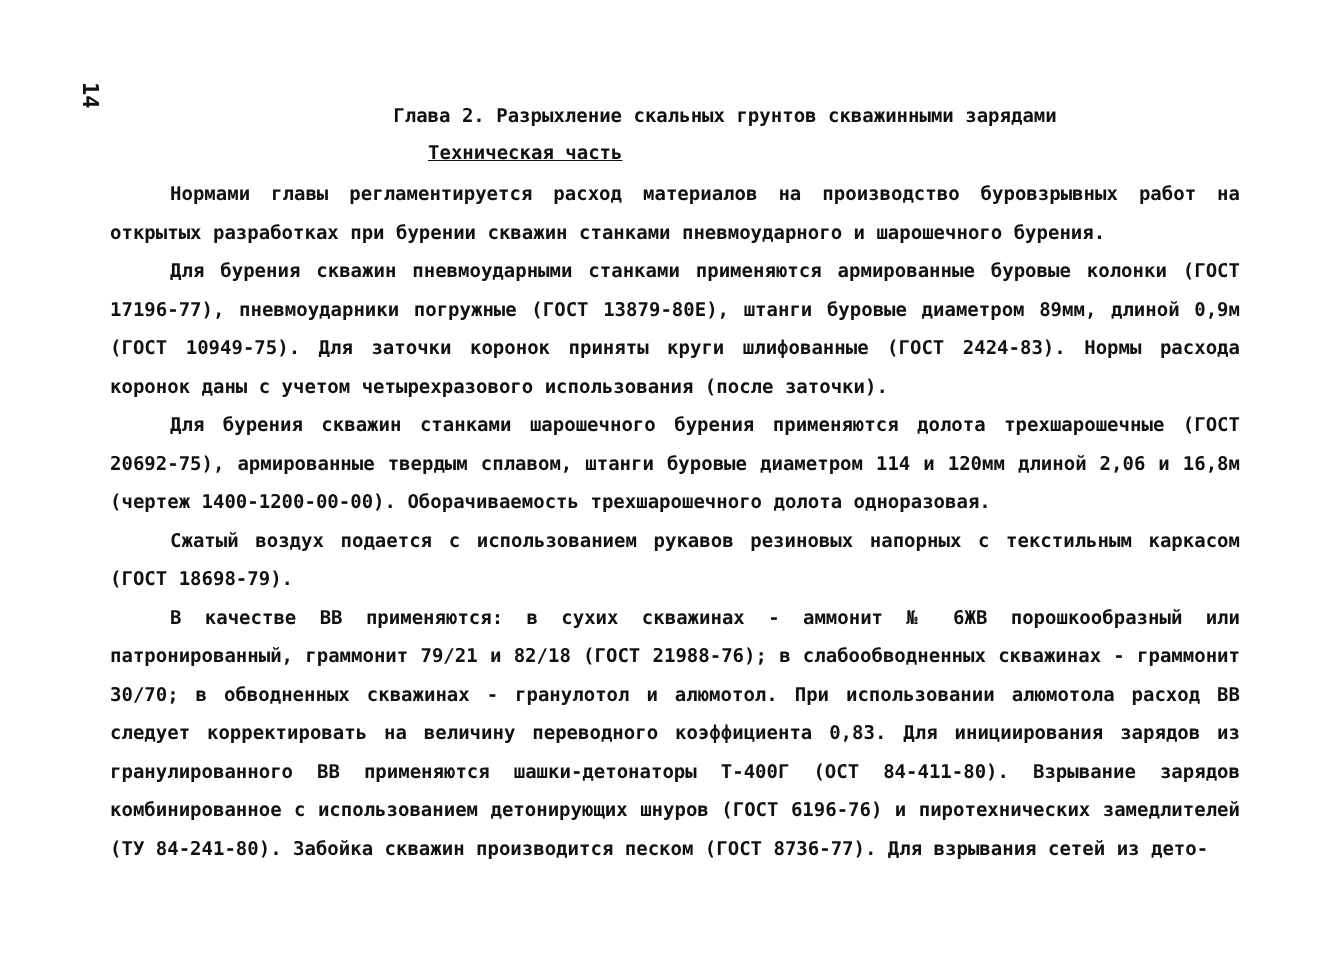14
Глава 2. Разрыхление скальных грунтов скважинными зарядами
Техническая часть
Нормами главы регламентируется расход материалов на производство буровзрывных работ на открытых разработках при бурении скважин станками пневмоударного и шарошечного бурения.
Для бурения скважин пневмоударными станками применяются армированные буровые колонки (ГОСТ 17196-77), пневмоударники погружные (ГОСТ 13879-80Е), штанги буровые диаметром 89мм, длиной 0,9м (ГОСТ 10949-75). Для заточки коронок приняты круги шлифованные (ГОСТ 2424-83). Нормы расхода коронок даны с учетом четырехразового использования (после заточки).
Для бурения скважин станками шарошечного бурения применяются долота трехшарошечные (ГОСТ 20692-75), армированные твердым сплавом, штанги буровые диаметром 114 и 120мм длиной 2,06 и 16,8м (чертеж 1400-1200-00-00). Оборачиваемость трехшарошечного долота одноразовая.
Сжатый воздух подается с использованием рукавов резиновых напорных с текстильным каркасом (ГОСТ 18698-79).
В качестве ВВ применяются: в сухих скважинах - аммонит № 6ЖВ порошкообразный или патронированный, граммонит 79/21 и 82/18 (ГОСТ 21988-76); в слабообводненных скважинах - граммонит 30/70; в обводненных скважинах - гранулотол и алюмотол. При использовании алюмотола расход ВВ следует корректировать на величину переводного коэффициента 0,83. Для инициирования зарядов из гранулированного ВВ применяются шашки-детонаторы Т-400Г (ОСТ 84-411-80). Взрывание зарядов комбинированное с использованием детонирующих шнуров (ГОСТ 6196-76) и пиротехнических замедлителей (ТУ 84-241-80). Забойка скважин производится песком (ГОСТ 8736-77). Для взрывания сетей из дето-